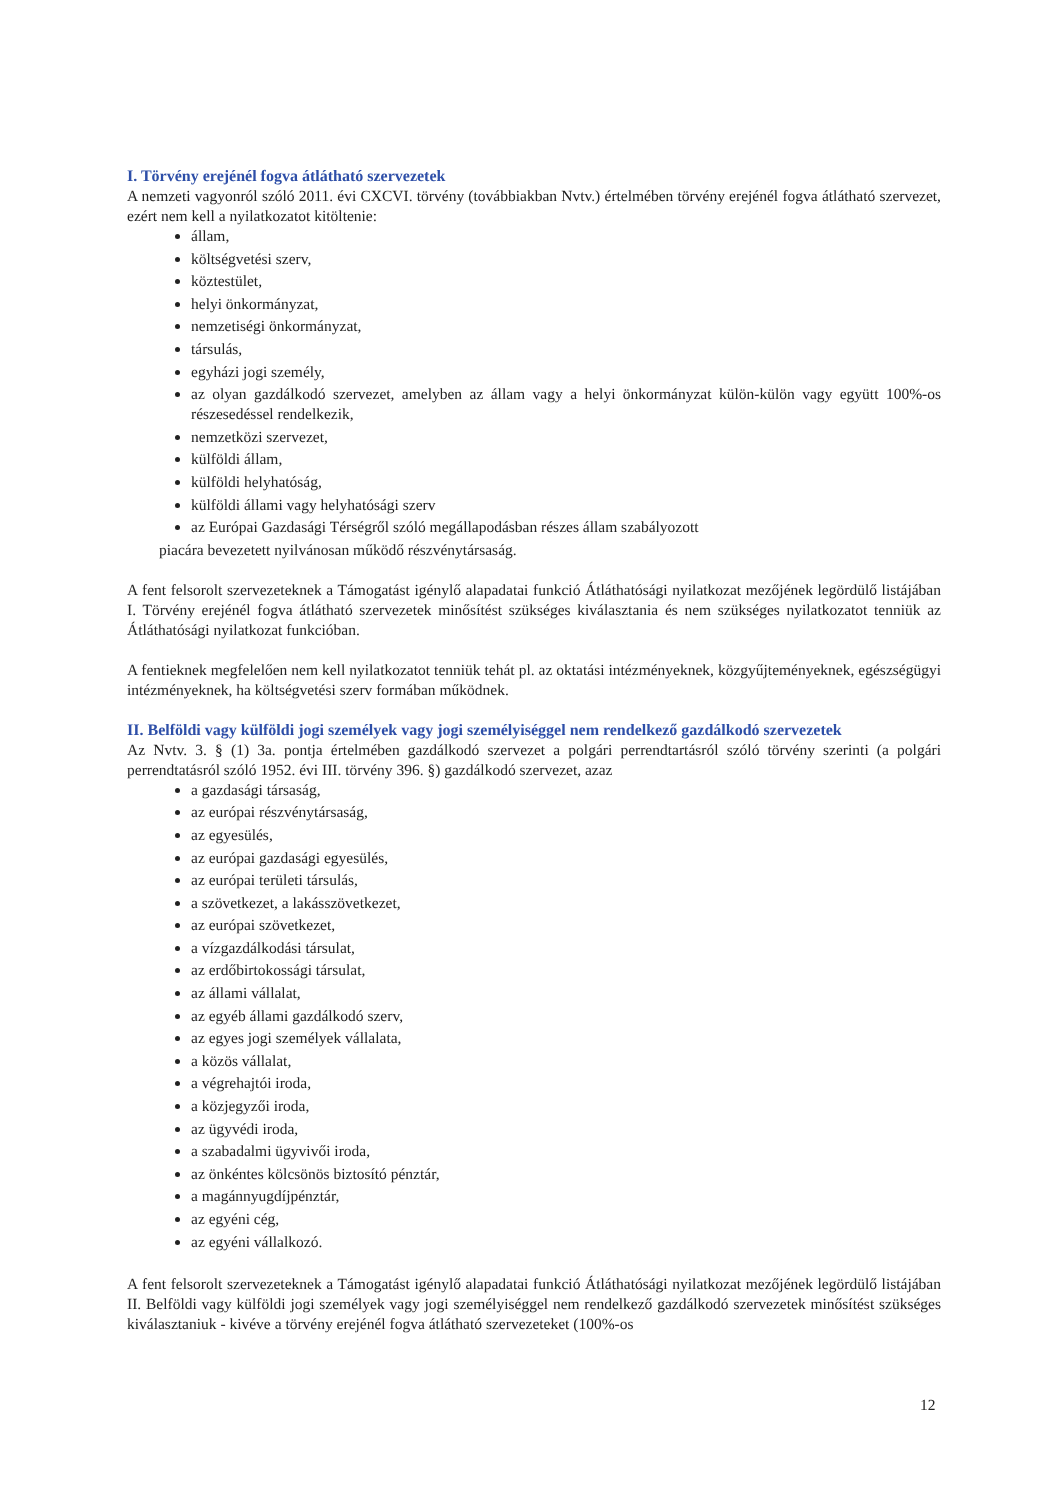I. Törvény erejénél fogva átlátható szervezetek
A nemzeti vagyonról szóló 2011. évi CXCVI. törvény (továbbiakban Nvtv.) értelmében törvény erejénél fogva átlátható szervezet, ezért nem kell a nyilatkozatot kitöltenie:
állam,
költségvetési szerv,
köztestület,
helyi önkormányzat,
nemzetiségi önkormányzat,
társulás,
egyházi jogi személy,
az olyan gazdálkodó szervezet, amelyben az állam vagy a helyi önkormányzat külön-külön vagy együtt 100%-os részesedéssel rendelkezik,
nemzetközi szervezet,
külföldi állam,
külföldi helyhatóság,
külföldi állami vagy helyhatósági szerv
az Európai Gazdasági Térségről szóló megállapodásban részes állam szabályozott
piacára bevezetett nyilvánosan működő részvénytársaság.
A fent felsorolt szervezeteknek a Támogatást igénylő alapadatai funkció Átláthatósági nyilatkozat mezőjének legördülő listájában I. Törvény erejénél fogva átlátható szervezetek minősítést szükséges kiválasztania és nem szükséges nyilatkozatot tenniük az Átláthatósági nyilatkozat funkcióban.
A fentieknek megfelelően nem kell nyilatkozatot tenniük tehát pl. az oktatási intézményeknek, közgyűjteményeknek, egészségügyi intézményeknek, ha költségvetési szerv formában működnek.
II. Belföldi vagy külföldi jogi személyek vagy jogi személyiséggel nem rendelkező gazdálkodó szervezetek
Az Nvtv. 3. § (1) 3a. pontja értelmében gazdálkodó szervezet a polgári perrendtartásról szóló törvény szerinti (a polgári perrendtatásról szóló 1952. évi III. törvény 396. §) gazdálkodó szervezet, azaz
a gazdasági társaság,
az európai részvénytársaság,
az egyesülés,
az európai gazdasági egyesülés,
az európai területi társulás,
a szövetkezet, a lakásszövetkezet,
az európai szövetkezet,
a vízgazdálkodási társulat,
az erdőbirtokossági társulat,
az állami vállalat,
az egyéb állami gazdálkodó szerv,
az egyes jogi személyek vállalata,
a közös vállalat,
a végrehajtói iroda,
a közjegyzői iroda,
az ügyvédi iroda,
a szabadalmi ügyvivői iroda,
az önkéntes kölcsönös biztosító pénztár,
a magánnyugdíjpénztár,
az egyéni cég,
az egyéni vállalkozó.
A fent felsorolt szervezeteknek a Támogatást igénylő alapadatai funkció Átláthatósági nyilatkozat mezőjének legördülő listájában II. Belföldi vagy külföldi jogi személyek vagy jogi személyiséggel nem rendelkező gazdálkodó szervezetek minősítést szükséges kiválasztaniuk - kivéve a törvény erejénél fogva átlátható szervezeteket (100%-os
12